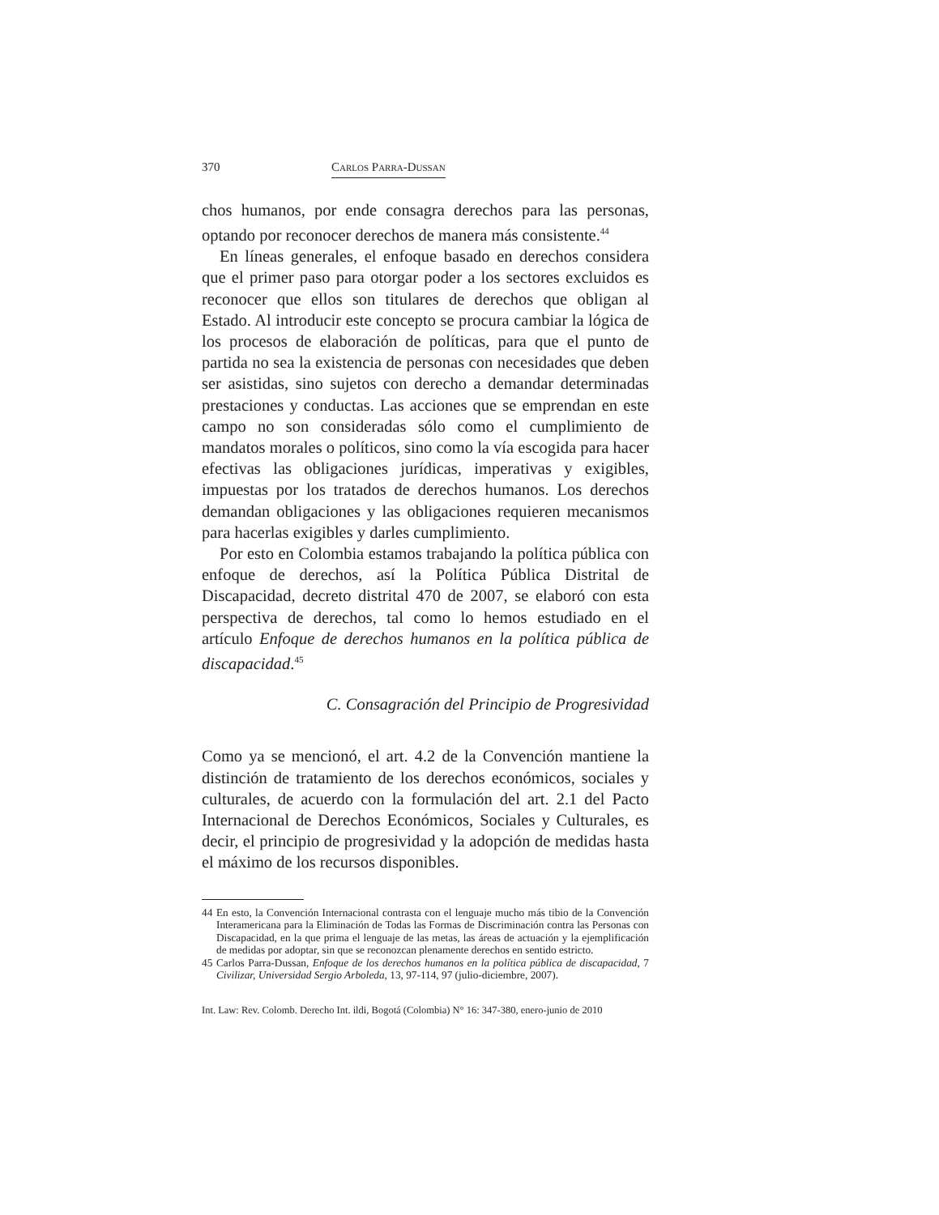370 Carlos Parra-Dussan
chos humanos, por ende consagra derechos para las personas, optando por reconocer derechos de manera más consistente.<sup>44</sup>
En líneas generales, el enfoque basado en derechos considera que el primer paso para otorgar poder a los sectores excluidos es reconocer que ellos son titulares de derechos que obligan al Estado. Al introducir este concepto se procura cambiar la lógica de los procesos de elaboración de políticas, para que el punto de partida no sea la existencia de personas con necesidades que deben ser asistidas, sino sujetos con derecho a demandar determinadas prestaciones y conductas. Las acciones que se emprendan en este campo no son consideradas sólo como el cumplimiento de mandatos morales o políticos, sino como la vía escogida para hacer efectivas las obligaciones jurídicas, imperativas y exigibles, impuestas por los tratados de derechos humanos. Los derechos demandan obligaciones y las obligaciones requieren mecanismos para hacerlas exigibles y darles cumplimiento.
Por esto en Colombia estamos trabajando la política pública con enfoque de derechos, así la Política Pública Distrital de Discapacidad, decreto distrital 470 de 2007, se elaboró con esta perspectiva de derechos, tal como lo hemos estudiado en el artículo Enfoque de derechos humanos en la política pública de discapacidad.<sup>45</sup>
C. Consagración del Principio de Progresividad
Como ya se mencionó, el art. 4.2 de la Convención mantiene la distinción de tratamiento de los derechos económicos, sociales y culturales, de acuerdo con la formulación del art. 2.1 del Pacto Internacional de Derechos Económicos, Sociales y Culturales, es decir, el principio de progresividad y la adopción de medidas hasta el máximo de los recursos disponibles.
44 En esto, la Convención Internacional contrasta con el lenguaje mucho más tibio de la Convención Interamericana para la Eliminación de Todas las Formas de Discriminación contra las Personas con Discapacidad, en la que prima el lenguaje de las metas, las áreas de actuación y la ejemplificación de medidas por adoptar, sin que se reconozcan plenamente derechos en sentido estricto.
45 Carlos Parra-Dussan, Enfoque de los derechos humanos en la política pública de discapacidad, 7 Civilizar, Universidad Sergio Arboleda, 13, 97-114, 97 (julio-diciembre, 2007).
Int. Law: Rev. Colomb. Derecho Int. ildi, Bogotá (Colombia) N° 16: 347-380, enero-junio de 2010